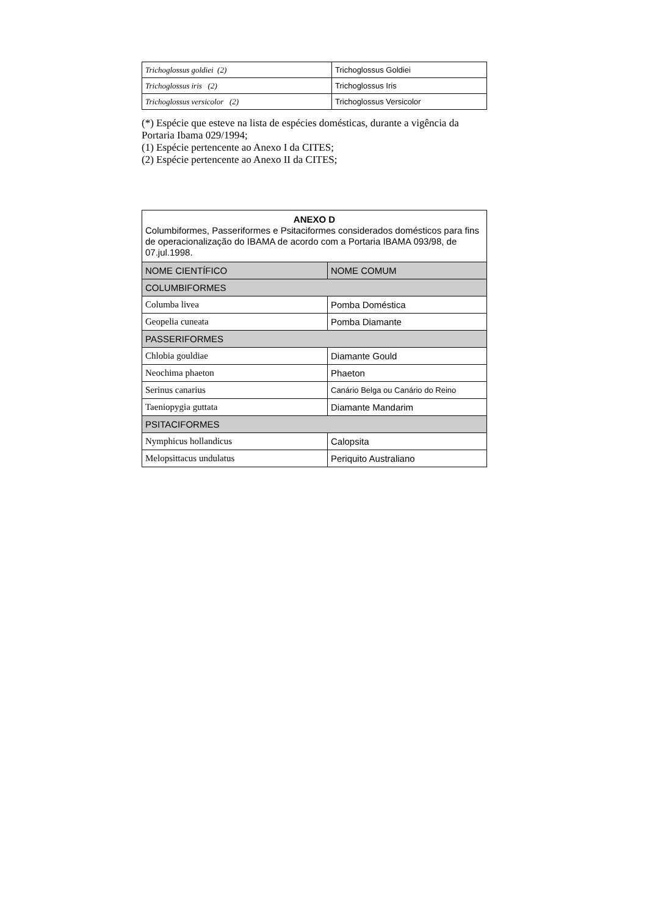| Trichoglossus goldiei (2) | Trichoglossus Goldiei |
| Trichoglossus iris (2) | Trichoglossus Iris |
| Trichoglossus versicolor (2) | Trichoglossus Versicolor |
(*) Espécie que esteve na lista de espécies domésticas, durante a vigência da Portaria Ibama 029/1994;
(1) Espécie pertencente ao Anexo I da CITES;
(2) Espécie pertencente ao Anexo II da CITES;
| ANEXO D Columbiformes, Passeriformes e Psitaciformes considerados domésticos para fins de operacionalização do IBAMA de acordo com a Portaria IBAMA 093/98, de 07.jul.1998. | |
| NOME CIENTÍFICO | NOME COMUM |
| COLUMBIFORMES | |
| Columba livea | Pomba Doméstica |
| Geopelia cuneata | Pomba Diamante |
| PASSERIFORMES | |
| Chlobia gouldiae | Diamante Gould |
| Neochima phaeton | Phaeton |
| Serinus canarius | Canário Belga ou Canário do Reino |
| Taeniopygia guttata | Diamante Mandarim |
| PSITACIFORMES | |
| Nymphicus hollandicus | Calopsita |
| Melopsittacus undulatus | Periquito Australiano |